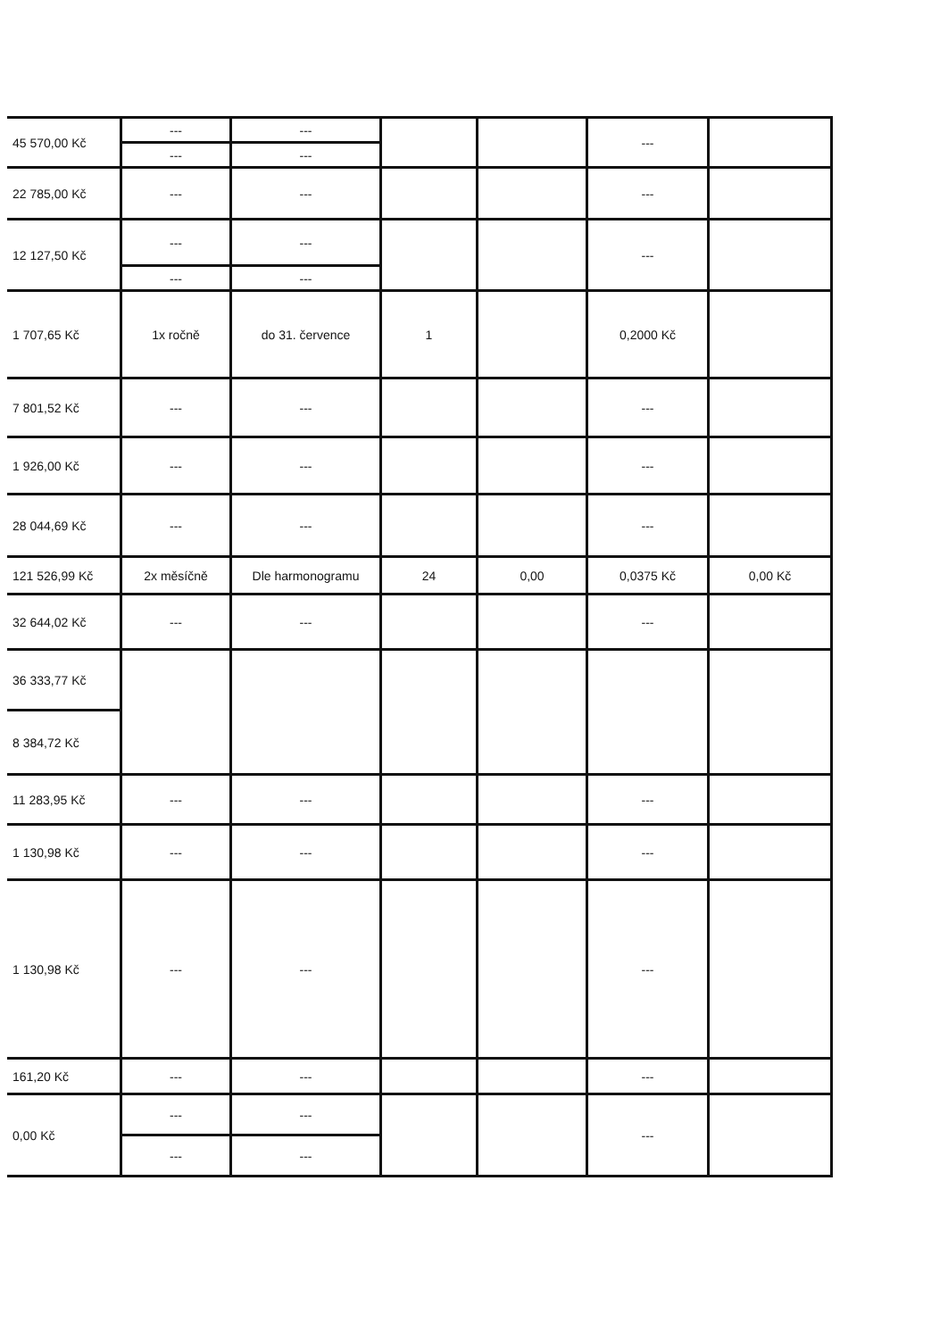| 45 570,00 Kč | --- | --- | | | --- | |
| | --- | --- | | | | |
| 22 785,00 Kč | --- | --- | | | --- | |
| 12 127,50 Kč | --- | --- | | | --- | |
| | --- | --- | | | | |
| 1 707,65 Kč | 1x ročně | do 31. července | 1 | | 0,2000 Kč | |
| 7 801,52 Kč | --- | --- | | | --- | |
| 1 926,00 Kč | --- | --- | | | --- | |
| 28 044,69 Kč | --- | --- | | | --- | |
| 121 526,99 Kč | 2x měsíčně | Dle harmonogramu | 24 | 0,00 | 0,0375 Kč | 0,00 Kč |
| 32 644,02 Kč | --- | --- | | | --- | |
| 36 333,77 Kč | | | | | | |
| 8 384,72 Kč | | | | | | |
| 11 283,95 Kč | --- | --- | | | --- | |
| 1 130,98 Kč | --- | --- | | | --- | |
| 1 130,98 Kč | --- | --- | | | --- | |
| 161,20 Kč | --- | --- | | | --- | |
| 0,00 Kč | --- | --- | | | --- | |
| | --- | --- | | | | |